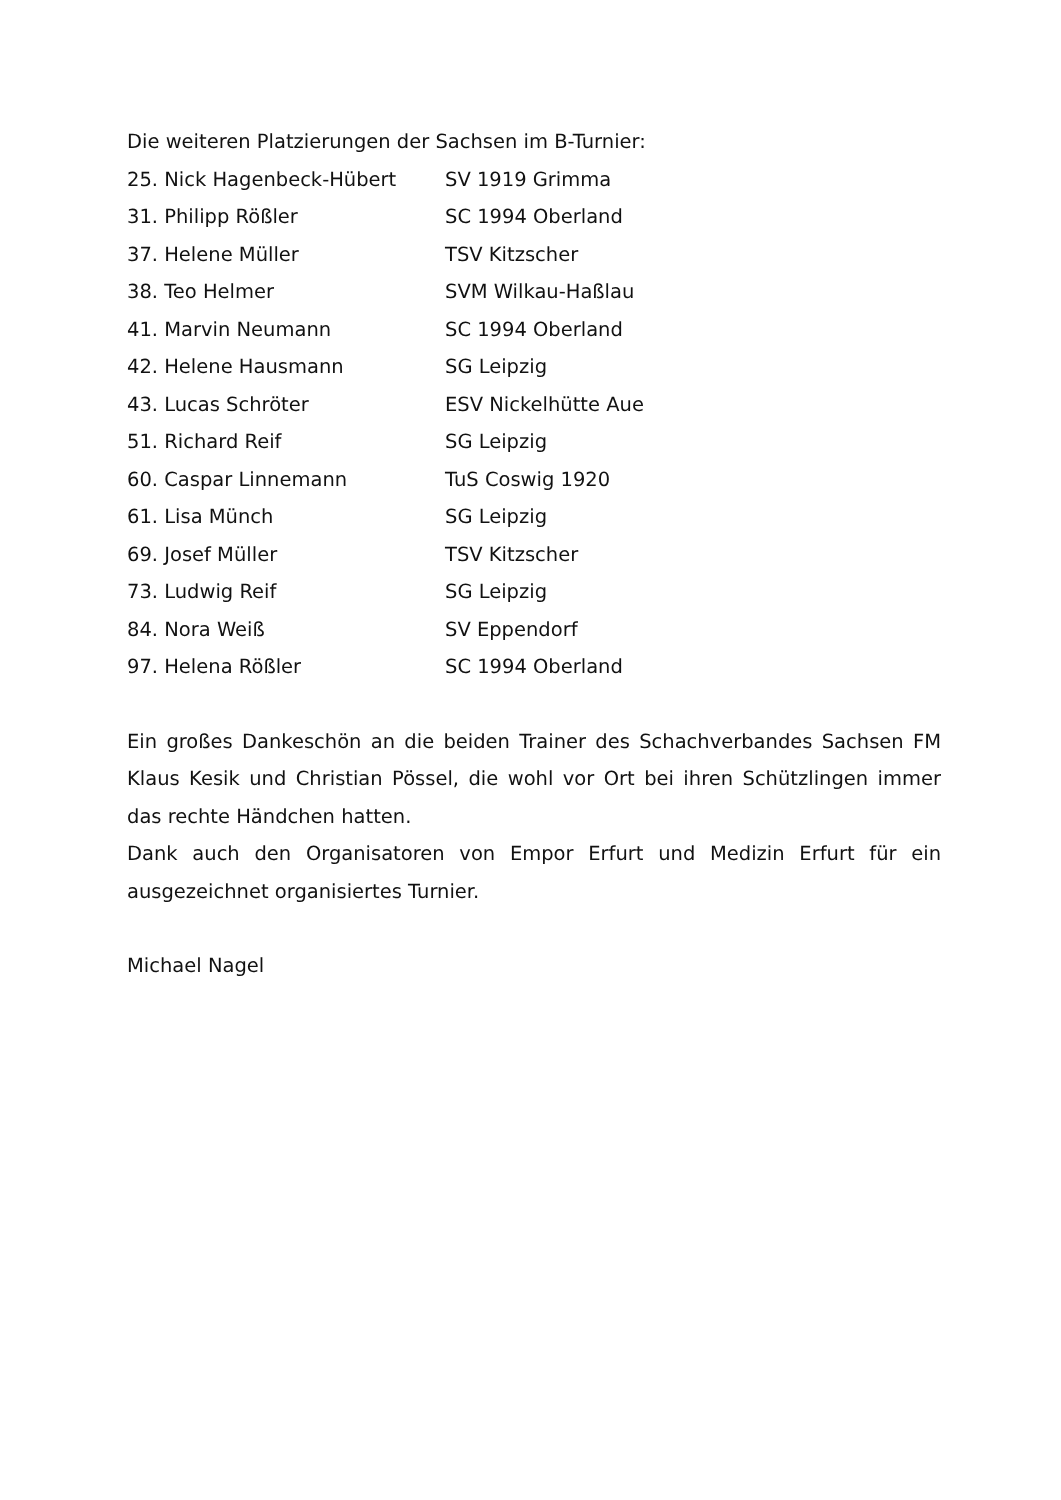Die weiteren Platzierungen der Sachsen im B-Turnier:
| 25. Nick Hagenbeck-Hübert | SV 1919 Grimma |
| 31. Philipp Rößler | SC 1994 Oberland |
| 37. Helene Müller | TSV Kitzscher |
| 38. Teo Helmer | SVM Wilkau-Haßlau |
| 41. Marvin Neumann | SC 1994 Oberland |
| 42. Helene Hausmann | SG Leipzig |
| 43. Lucas Schröter | ESV Nickelhütte Aue |
| 51. Richard Reif | SG Leipzig |
| 60. Caspar Linnemann | TuS Coswig 1920 |
| 61. Lisa Münch | SG Leipzig |
| 69. Josef Müller | TSV Kitzscher |
| 73. Ludwig Reif | SG Leipzig |
| 84. Nora Weiß | SV Eppendorf |
| 97. Helena Rößler | SC 1994 Oberland |
Ein großes Dankeschön an die beiden Trainer des Schachverbandes Sachsen FM Klaus Kesik und Christian Pössel, die wohl vor Ort bei ihren Schützlingen immer das rechte Händchen hatten.
Dank auch den Organisatoren von Empor Erfurt und Medizin Erfurt für ein ausgezeichnet organisiertes Turnier.
Michael Nagel